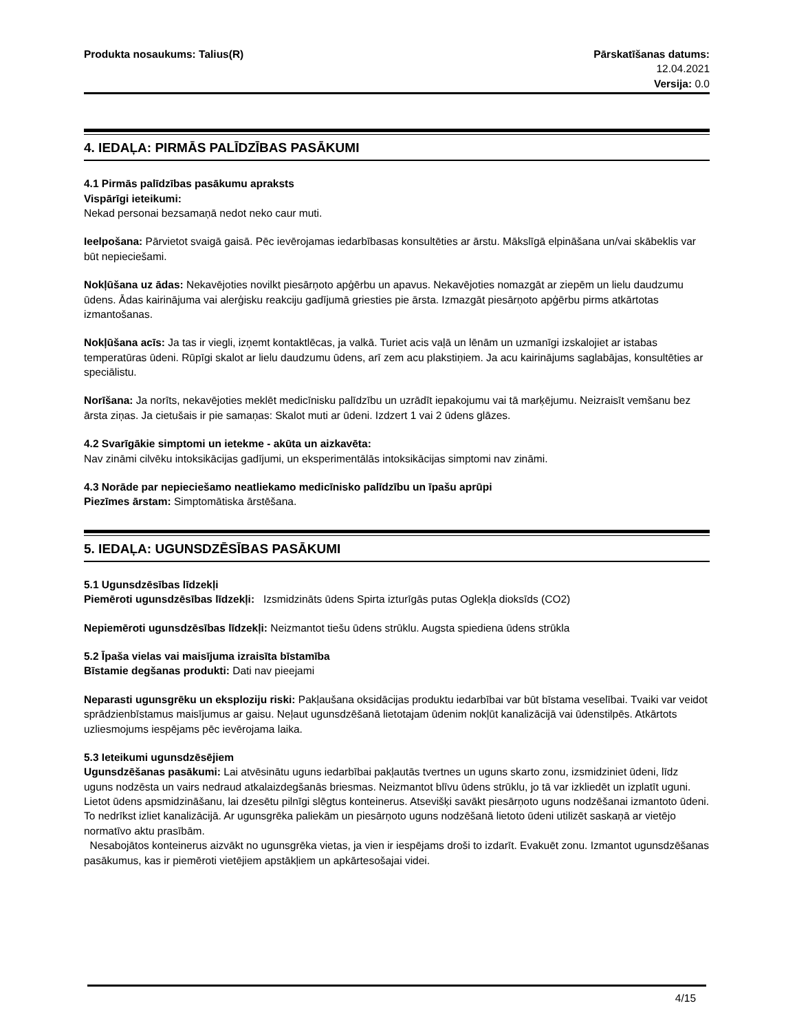Produkta nosaukums: Talius(R) Pārskatīšanas datums:
12.04.2021
Versija: 0.0
4. IEDAĻA: PIRMĀS PALĪDZĪBAS PASĀKUMI
4.1 Pirmās palīdzības pasākumu apraksts
Vispārīgi ieteikumi:
Nekad personai bezsamaņā nedot neko caur muti.
Ieelpošana: Pārvietot svaigā gaisā. Pēc ievērojamas iedarbībasas konsultēties ar ārstu. Mākslīgā elpināšana un/vai skābeklis var būt nepieciešami.
Nokļūšana uz ādas: Nekavējoties novilkt piesārņoto apģērbu un apavus. Nekavējoties nomazgāt ar ziepēm un lielu daudzumu ūdens. Ādas kairinājuma vai alerģisku reakciju gadījumā griesties pie ārsta. Izmazgāt piesārņoto apģērbu pirms atkārtotas izmantošanas.
Nokļūšana acīs: Ja tas ir viegli, izņemt kontaktlēcas, ja valkā. Turiet acis vaļā un lēnām un uzmanīgi izskalojiet ar istabas temperatūras ūdeni. Rūpīgi skalot ar lielu daudzumu ūdens, arī zem acu plakstiņiem. Ja acu kairinājums saglabājas, konsultēties ar speciālistu.
Norīšana: Ja norīts, nekavējoties meklēt medicīnisku palīdzību un uzrādīt iepakojumu vai tā marķējumu. Neizraisīt vemšanu bez ārsta ziņas. Ja cietušais ir pie samaņas: Skalot muti ar ūdeni. Izdzert 1 vai 2 ūdens glāzes.
4.2 Svarīgākie simptomi un ietekme - akūta un aizkavēta:
Nav zināmi cilvēku intoksikācijas gadījumi, un eksperimentālās intoksikācijas simptomi nav zināmi.
4.3 Norāde par nepieciešamo neatliekamo medicīnisko palīdzību un īpašu aprūpi
Piezīmes ārstam: Simptomātiska ārstēšana.
5. IEDAĻA: UGUNSDZĒSĪBAS PASĀKUMI
5.1 Ugunsdzēsības līdzekļi
Piemēroti ugunsdzēsības līdzekļi: Izsmidzināts ūdens Spirta izturīgās putas Oglekļa dioksīds (CO2)
Nepiemēroti ugunsdzēsības līdzekļi: Neizmantot tiešu ūdens strūklu. Augsta spiediena ūdens strūkla
5.2 Īpaša vielas vai maisījuma izraisīta bīstamība
Bīstamie degšanas produkti: Dati nav pieejami
Neparasti ugunsgrēku un eksploziju riski: Pakļaušana oksidācijas produktu iedarbībai var būt bīstama veselībai. Tvaiki var veidot sprādzienbīstamus maisījumus ar gaisu. Neļaut ugunsdzēšanā lietotajam ūdenim nokļūt kanalizācijā vai ūdenstilpēs. Atkārtots uzliesmojums iespējams pēc ievērojama laika.
5.3 Ieteikumi ugunsdzēsējiem
Ugunsdzēšanas pasākumi: Lai atvēsinātu uguns iedarbībai pakļautās tvertnes un uguns skarto zonu, izsmidziniet ūdeni, līdz uguns nodzēsta un vairs nedraud atkalaizdegšanās briesmas. Neizmantot blīvu ūdens strūklu, jo tā var izkliedēt un izplatīt uguni. Lietot ūdens apsmidzināšanu, lai dzesētu pilnīgi slēgtus konteinerus. Atsevišķi savākt piesārņoto uguns nodzēšanai izmantoto ūdeni. To nedrīkst izliet kanalizācijā. Ar ugunsgrēka paliekām un piesārņoto uguns nodzēšanā lietoto ūdeni utilizēt saskaņā ar vietējo normatīvo aktu prasībām.
Nesabojātos konteinerus aizvākt no ugunsgrēka vietas, ja vien ir iespējams droši to izdarīt. Evakuēt zonu. Izmantot ugunsdzēšanas pasākumus, kas ir piemēroti vietējiem apstākļiem un apkārtesošajai videi.
4/15